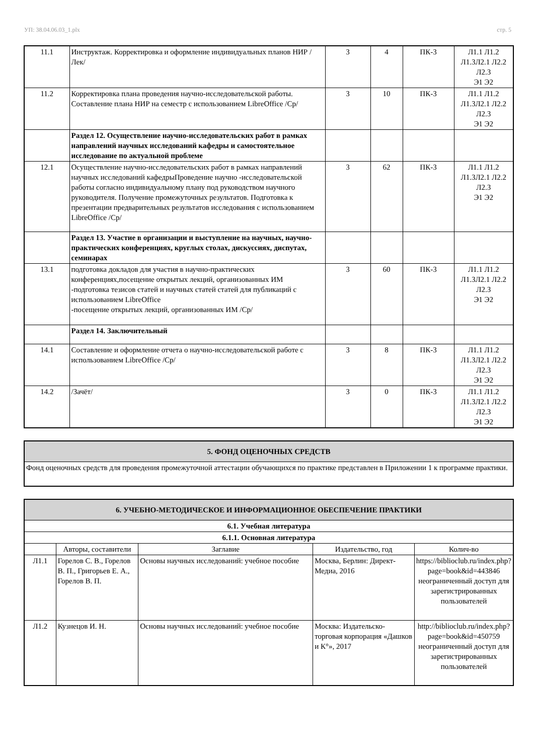УП: 38.04.06.03_1.plx стр. 5
| 11.1 | Инструктаж. Корректировка и оформление индивидуальных планов НИР /Лек/ | 3 | 4 | ПК-3 | Л1.1 Л1.2 Л1.3Л2.1 Л2.2 Л2.3 Э1 Э2 |
| 11.2 | Корректировка плана проведения научно-исследовательской работы. Составление плана НИР на семестр с использованием LibreOffice /Ср/ | 3 | 10 | ПК-3 | Л1.1 Л1.2 Л1.3Л2.1 Л2.2 Л2.3 Э1 Э2 |
| | Раздел 12. Осуществление научно-исследовательских работ в рамках направлений научных исследований кафедры и самостоятельное исследование по актуальной проблеме | | | | |
| 12.1 | Осуществление научно-исследовательских работ в рамках направлений научных исследований кафедрыПроведение научно -исследовательской работы согласно индивидуальному плану под руководством научного руководителя. Получение промежуточных результатов. Подготовка к презентации предварительных результатов исследования с использованием LibreOffice /Ср/ | 3 | 62 | ПК-3 | Л1.1 Л1.2 Л1.3Л2.1 Л2.2 Л2.3 Э1 Э2 |
| | Раздел 13. Участие в организации и выступление на научных, научно-практических конференциях, круглых столах, дискуссиях, диспутах, семинарах | | | | |
| 13.1 | подготовка докладов для участия в научно-практических конференциях,посещение открытых лекций, организованных ИМ -подготовка тезисов статей и научных статей статей для публикаций с использованием LibreOffice -посещение открытых лекций, организованных ИМ /Ср/ | 3 | 60 | ПК-3 | Л1.1 Л1.2 Л1.3Л2.1 Л2.2 Л2.3 Э1 Э2 |
| | Раздел 14. Заключительный | | | | |
| 14.1 | Составление и оформление отчета о научно-исследовательской работе с использованием LibreOffice /Ср/ | 3 | 8 | ПК-3 | Л1.1 Л1.2 Л1.3Л2.1 Л2.2 Л2.3 Э1 Э2 |
| 14.2 | /Зачёт/ | 3 | 0 | ПК-3 | Л1.1 Л1.2 Л1.3Л2.1 Л2.2 Л2.3 Э1 Э2 |
| 5. ФОНД ОЦЕНОЧНЫХ СРЕДСТВ |
| --- |
| Фонд оценочных средств для проведения промежуточной аттестации обучающихся по практике представлен в Приложении 1 к программе практики. |
| 6. УЧЕБНО-МЕТОДИЧЕСКОЕ И ИНФОРМАЦИОННОЕ ОБЕСПЕЧЕНИЕ ПРАКТИКИ | | | | |
| --- | --- | --- | --- | --- |
| 6.1. Учебная литература | | | | |
| 6.1.1. Основная литература | | | | |
| | Авторы, составители | Заглавие | Издательство, год | Колич-во |
| Л1.1 | Горелов С. В., Горелов В. П., Григорьев Е. А., Горелов В. П. | Основы научных исследований: учебное пособие | Москва, Берлин: Директ-Медиа, 2016 | https://biblioclub.ru/index.php? page=book&id=443846 неограниченный доступ для зарегистрированных пользователей |
| Л1.2 | Кузнецов И. Н. | Основы научных исследований: учебное пособие | Москва: Издательско-торговая корпорация «Дашков и К°», 2017 | http://biblioclub.ru/index.php? page=book&id=450759 неограниченный доступ для зарегистрированных пользователей |